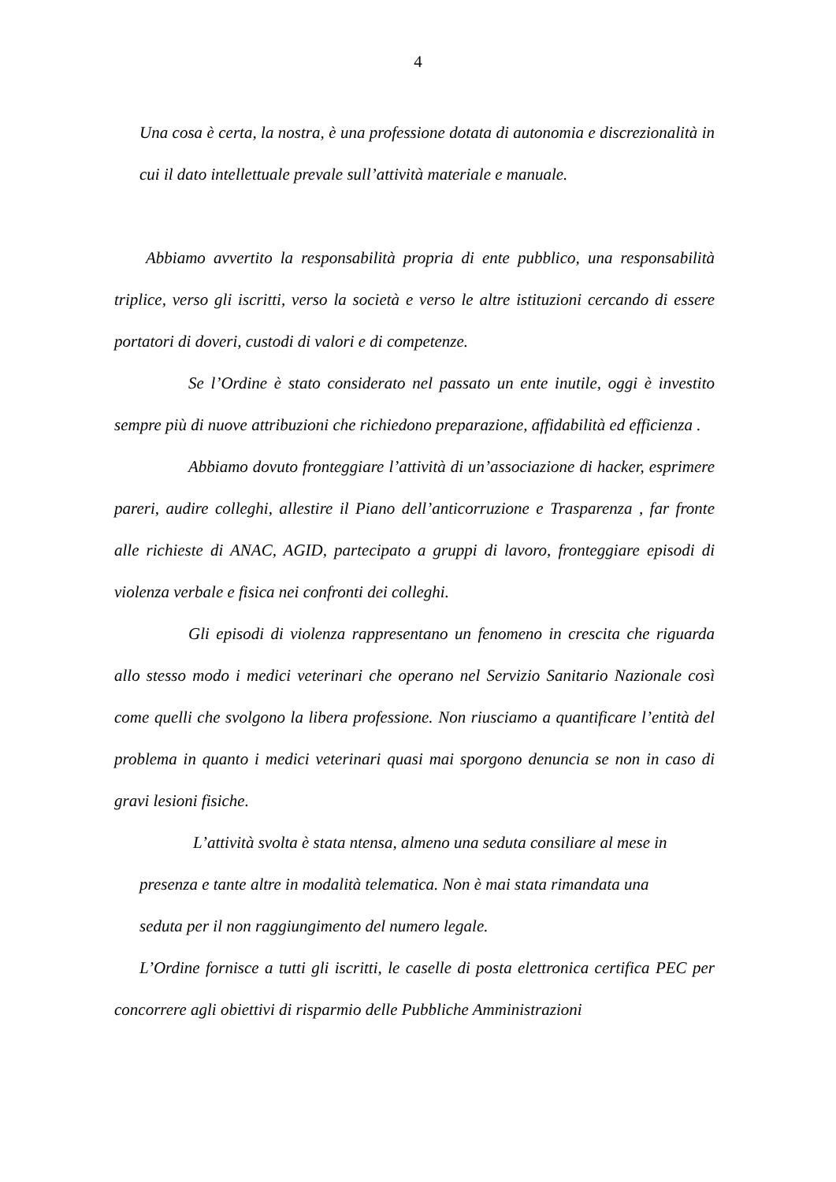4
Una cosa è certa, la nostra, è una professione dotata di autonomia e discrezionalità in cui il dato intellettuale prevale sull’attività materiale e manuale.
Abbiamo avvertito la responsabilità propria di ente pubblico, una responsabilità triplice, verso gli iscritti, verso la società e verso le altre istituzioni cercando di essere portatori di doveri, custodi di valori e di competenze.
Se l’Ordine è stato considerato nel passato un ente inutile, oggi è investito sempre più di nuove attribuzioni che richiedono preparazione, affidabilità ed efficienza .
Abbiamo dovuto fronteggiare l’attività di un’associazione di hacker, esprimere pareri, audire colleghi, allestire il Piano dell’anticorruzione e Trasparenza , far fronte alle richieste di ANAC, AGID, partecipato a gruppi di lavoro, fronteggiare episodi di violenza verbale e fisica nei confronti dei colleghi.
Gli episodi di violenza rappresentano un fenomeno in crescita che riguarda allo stesso modo i medici veterinari che operano nel Servizio Sanitario Nazionale così come quelli che svolgono la libera professione. Non riusciamo a quantificare l’entità del problema in quanto i medici veterinari quasi mai sporgono denuncia se non in caso di gravi lesioni fisiche.
L’attività svolta è stata ntensa, almeno una seduta consiliare al mese in presenza e tante altre in modalità telematica. Non è mai stata rimandata una seduta per il non raggiungimento del numero legale.
L’Ordine fornisce a tutti gli iscritti, le caselle di posta elettronica certifica PEC per concorrere agli obiettivi di risparmio delle Pubbliche Amministrazioni